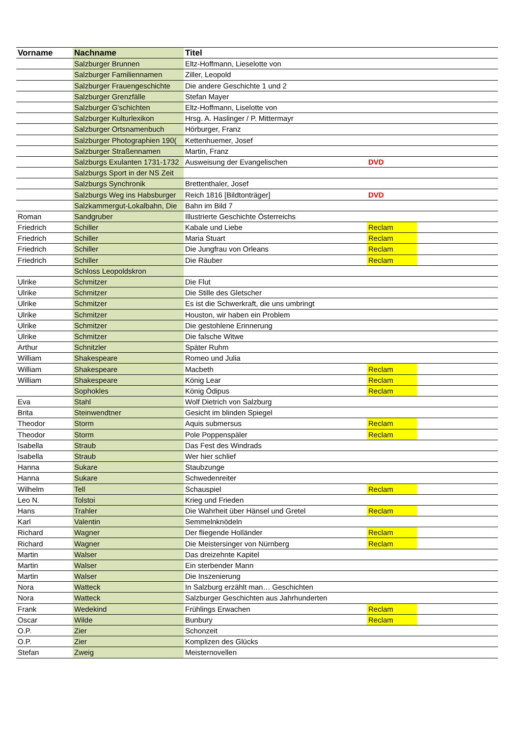| Vorname | Nachname | Titel | | |
| --- | --- | --- | --- | --- |
| | Salzburger Brunnen | Eltz-Hoffmann, Lieselotte von | | |
| | Salzburger Familiennamen | Ziller, Leopold | | |
| | Salzburger Frauengeschichte | Die andere Geschichte 1 und 2 | | |
| | Salzburger Grenzfälle | Stefan Mayer | | |
| | Salzburger G'schichten | Eltz-Hoffmann, Liselotte von | | |
| | Salzburger Kulturlexikon | Hrsg. A. Haslinger / P. Mittermayr | | |
| | Salzburger Ortsnamenbuch | Hörburger, Franz | | |
| | Salzburger Photographien 190( | Kettenhuemer, Josef | | |
| | Salzburger Straßennamen | Martin, Franz | | |
| | Salzburgs Exulanten 1731-1732 | Ausweisung der Evangelischen | DVD | |
| | Salzburgs Sport in der NS Zeit | | | |
| | Salzburgs Synchronik | Brettenthaler, Josef | | |
| | Salzburgs Weg ins Habsburger | Reich 1816 [Bildtonträger] | DVD | |
| | Salzkammergut-Lokalbahn, Die | Bahn im Bild 7 | | |
| Roman | Sandgruber | Illustrierte Geschichte Österreichs | | |
| Friedrich | Schiller | Kabale und Liebe | Reclam | |
| Friedrich | Schiller | Maria Stuart | Reclam | |
| Friedrich | Schiller | Die Jungfrau von Orleans | Reclam | |
| Friedrich | Schiller | Die Räuber | Reclam | |
| | Schloss Leopoldskron | | | |
| Ulrike | Schmitzer | Die Flut | | |
| Ulrike | Schmitzer | Die Stille des Gletscher | | |
| Ulrike | Schmitzer | Es ist die Schwerkraft, die uns umbringt | | |
| Ulrike | Schmitzer | Houston, wir haben ein Problem | | |
| Ulrike | Schmitzer | Die gestohlene Erinnerung | | |
| Ulrike | Schmitzer | Die falsche Witwe | | |
| Arthur | Schnitzler | Später Ruhm | | |
| William | Shakespeare | Romeo und Julia | | |
| William | Shakespeare | Macbeth | Reclam | |
| William | Shakespeare | König Lear | Reclam | |
| | Sophokles | König Ödipus | Reclam | |
| Eva | Stahl | Wolf Dietrich von Salzburg | | |
| Brita | Steinwendtner | Gesicht im blinden Spiegel | | |
| Theodor | Storm | Aquis submersus | Reclam | |
| Theodor | Storm | Pole Poppenspäler | Reclam | |
| Isabella | Straub | Das Fest des Windrads | | |
| Isabella | Straub | Wer hier schlief | | |
| Hanna | Sukare | Staubzunge | | |
| Hanna | Sukare | Schwedenreiter | | |
| Wilhelm | Tell | Schauspiel | Reclam | |
| Leo N. | Tolstoi | Krieg und Frieden | | |
| Hans | Trahler | Die Wahrheit über Hänsel und Gretel | Reclam | |
| Karl | Valentin | Semmelnknödeln | | |
| Richard | Wagner | Der fliegende Holländer | Reclam | |
| Richard | Wagner | Die Meistersinger von Nürnberg | Reclam | |
| Martin | Walser | Das dreizehnte Kapitel | | |
| Martin | Walser | Ein sterbender Mann | | |
| Martin | Walser | Die Inszenierung | | |
| Nora | Watteck | In Salzburg erzählt man… Geschichten | | |
| Nora | Watteck | Salzburger Geschichten aus Jahrhunderten | | |
| Frank | Wedekind | Frühlings Erwachen | Reclam | |
| Oscar | Wilde | Bunbury | Reclam | |
| O.P. | Zier | Schonzeit | | |
| O.P. | Zier | Komplizen des Glücks | | |
| Stefan | Zweig | Meisternovellen | | |